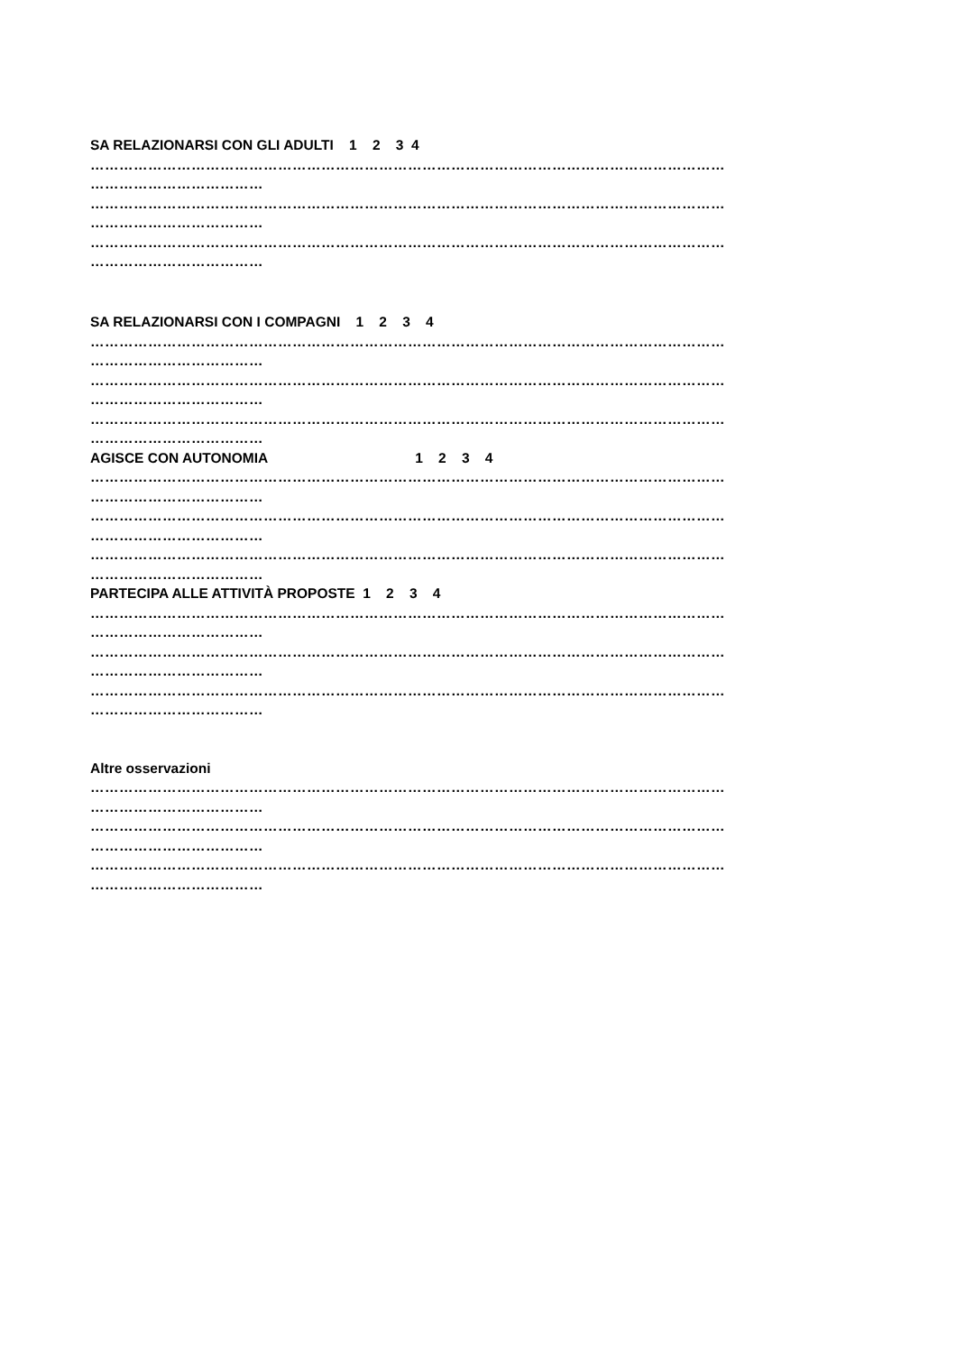SA RELAZIONARSI CON GLI ADULTI 1 2 3 4
……………………………………………………………………………………………………………………
………………………………
……………………………………………………………………………………………………………………
………………………………
……………………………………………………………………………………………………………………
………………………………
SA RELAZIONARSI CON I COMPAGNI 1 2 3 4
……………………………………………………………………………………………………………………
………………………………
……………………………………………………………………………………………………………………
………………………………
……………………………………………………………………………………………………………………
………………………………
AGISCE CON AUTONOMIA 1 2 3 4
……………………………………………………………………………………………………………………
………………………………
……………………………………………………………………………………………………………………
………………………………
……………………………………………………………………………………………………………………
………………………………
PARTECIPA ALLE ATTIVITÀ PROPOSTE 1 2 3 4
……………………………………………………………………………………………………………………
………………………………
……………………………………………………………………………………………………………………
………………………………
……………………………………………………………………………………………………………………
………………………………
Altre osservazioni
……………………………………………………………………………………………………………………
………………………………
……………………………………………………………………………………………………………………
………………………………
……………………………………………………………………………………………………………………
………………………………